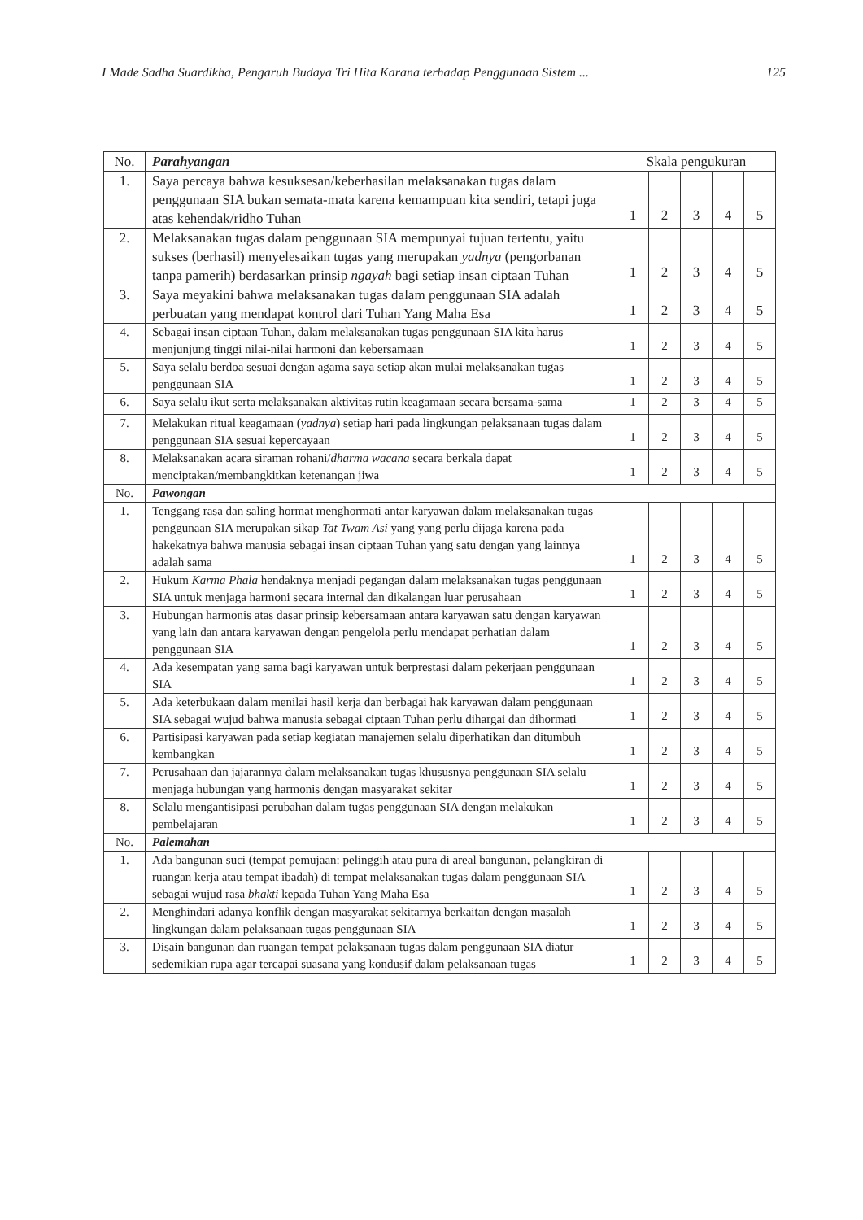I Made Sadha Suardikha, Pengaruh Budaya Tri Hita Karana terhadap Penggunaan Sistem ... 125
| No. | Parahyangan | Skala pengukuran | | | | |
| --- | --- | --- | --- | --- | --- | --- |
| 1. | Saya percaya bahwa kesuksesan/keberhasilan melaksanakan tugas dalam penggunaan SIA bukan semata-mata karena kemampuan kita sendiri, tetapi juga atas kehendak/ridho Tuhan | 1 | 2 | 3 | 4 | 5 |
| 2. | Melaksanakan tugas dalam penggunaan SIA mempunyai tujuan tertentu, yaitu sukses (berhasil) menyelesaikan tugas yang merupakan yadnya (pengorbanan tanpa pamerih) berdasarkan prinsip ngayah bagi setiap insan ciptaan Tuhan | 1 | 2 | 3 | 4 | 5 |
| 3. | Saya meyakini bahwa melaksanakan tugas dalam penggunaan SIA adalah perbuatan yang mendapat kontrol dari Tuhan Yang Maha Esa | 1 | 2 | 3 | 4 | 5 |
| 4. | Sebagai insan ciptaan Tuhan, dalam melaksanakan tugas penggunaan SIA kita harus menjunjung tinggi nilai-nilai harmoni dan kebersamaan | 1 | 2 | 3 | 4 | 5 |
| 5. | Saya selalu berdoa sesuai dengan agama saya setiap akan mulai melaksanakan tugas penggunaan SIA | 1 | 2 | 3 | 4 | 5 |
| 6. | Saya selalu ikut serta melaksanakan aktivitas rutin keagamaan secara bersama-sama | 1 | 2 | 3 | 4 | 5 |
| 7. | Melakukan ritual keagamaan ( yadnya ) setiap hari pada lingkungan pelaksanaan tugas dalam penggunaan SIA sesuai kepercayaan | 1 | 2 | 3 | 4 | 5 |
| 8. | Melaksanakan acara siraman rohani/ dharma wacana secara berkala dapat menciptakan/membangkitkan ketenangan jiwa | 1 | 2 | 3 | 4 | 5 |
| No. | Pawongan | | | | | |
| 1. | Tenggang rasa dan saling hormat menghormati antar karyawan dalam melaksanakan tugas penggunaan SIA merupakan sikap Tat Twam Asi yang yang perlu dijaga karena pada hakekatnya bahwa manusia sebagai insan ciptaan Tuhan yang satu dengan yang lainnya adalah sama | 1 | 2 | 3 | 4 | 5 |
| 2. | Hukum Karma Phala hendaknya menjadi pegangan dalam melaksanakan tugas penggunaan SIA untuk menjaga harmoni secara internal dan dikalangan luar perusahaan | 1 | 2 | 3 | 4 | 5 |
| 3. | Hubungan harmonis atas dasar prinsip kebersamaan antara karyawan satu dengan karyawan yang lain dan antara karyawan dengan pengelola perlu mendapat perhatian dalam penggunaan SIA | 1 | 2 | 3 | 4 | 5 |
| 4. | Ada kesempatan yang sama bagi karyawan untuk berprestasi dalam pekerjaan penggunaan SIA | 1 | 2 | 3 | 4 | 5 |
| 5. | Ada keterbukaan dalam menilai hasil kerja dan berbagai hak karyawan dalam penggunaan SIA sebagai wujud bahwa manusia sebagai ciptaan Tuhan perlu dihargai dan dihormati | 1 | 2 | 3 | 4 | 5 |
| 6. | Partisipasi karyawan pada setiap kegiatan manajemen selalu diperhatikan dan ditumbuh kembangkan | 1 | 2 | 3 | 4 | 5 |
| 7. | Perusahaan dan jajarannya dalam melaksanakan tugas khususnya penggunaan SIA selalu menjaga hubungan yang harmonis dengan masyarakat sekitar | 1 | 2 | 3 | 4 | 5 |
| 8. | Selalu mengantisipasi perubahan dalam tugas penggunaan SIA dengan melakukan pembelajaran | 1 | 2 | 3 | 4 | 5 |
| No. | Palemahan | | | | | |
| 1. | Ada bangunan suci (tempat pemujaan: pelinggih atau pura di areal bangunan, pelangkiran di ruangan kerja atau tempat ibadah) di tempat melaksanakan tugas dalam penggunaan SIA sebagai wujud rasa bhakti kepada Tuhan Yang Maha Esa | 1 | 2 | 3 | 4 | 5 |
| 2. | Menghindari adanya konflik dengan masyarakat sekitarnya berkaitan dengan masalah lingkungan dalam pelaksanaan tugas penggunaan SIA | 1 | 2 | 3 | 4 | 5 |
| 3. | Disain bangunan dan ruangan tempat pelaksanaan tugas dalam penggunaan SIA diatur sedemikian rupa agar tercapai suasana yang kondusif dalam pelaksanaan tugas | 1 | 2 | 3 | 4 | 5 |